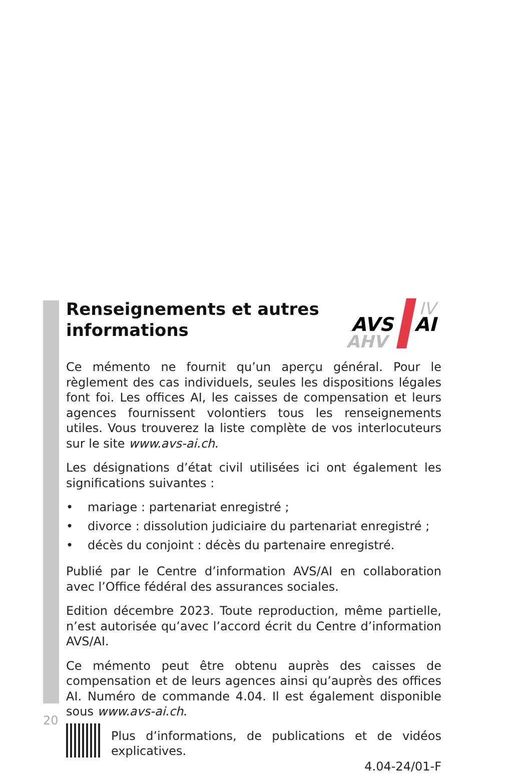Renseignements et autres
informations
AVS
AI
IV
AHV
Ce mémento ne fournit qu’un aperçu général. Pour le règlement des cas individuels, seules les dispositions légales font foi. Les offices AI, les caisses de compensation et leurs agences fournissent volontiers tous les renseignements utiles. Vous trouverez la liste complète de vos interlocuteurs sur le site www.avs-ai.ch.
Les désignations d’état civil utilisées ici ont également les significations suivantes :
• mariage : partenariat enregistré ;
• divorce : dissolution judiciaire du partenariat enregistré ;
• décès du conjoint : décès du partenaire enregistré.
Publié par le Centre d’information AVS/AI en collaboration avec l’Office fédéral des assurances sociales.
Edition décembre 2023. Toute reproduction, même partielle, n’est autorisée qu’avec l’accord écrit du Centre d’information AVS/AI.
Ce mémento peut être obtenu auprès des caisses de compensation et de leurs agences ainsi qu’auprès des offices AI. Numéro de commande 4.04. Il est également disponible sous www.avs-ai.ch.
Plus d’informations, de publications et de vidéos explicatives.
4.04-24/01-F
20